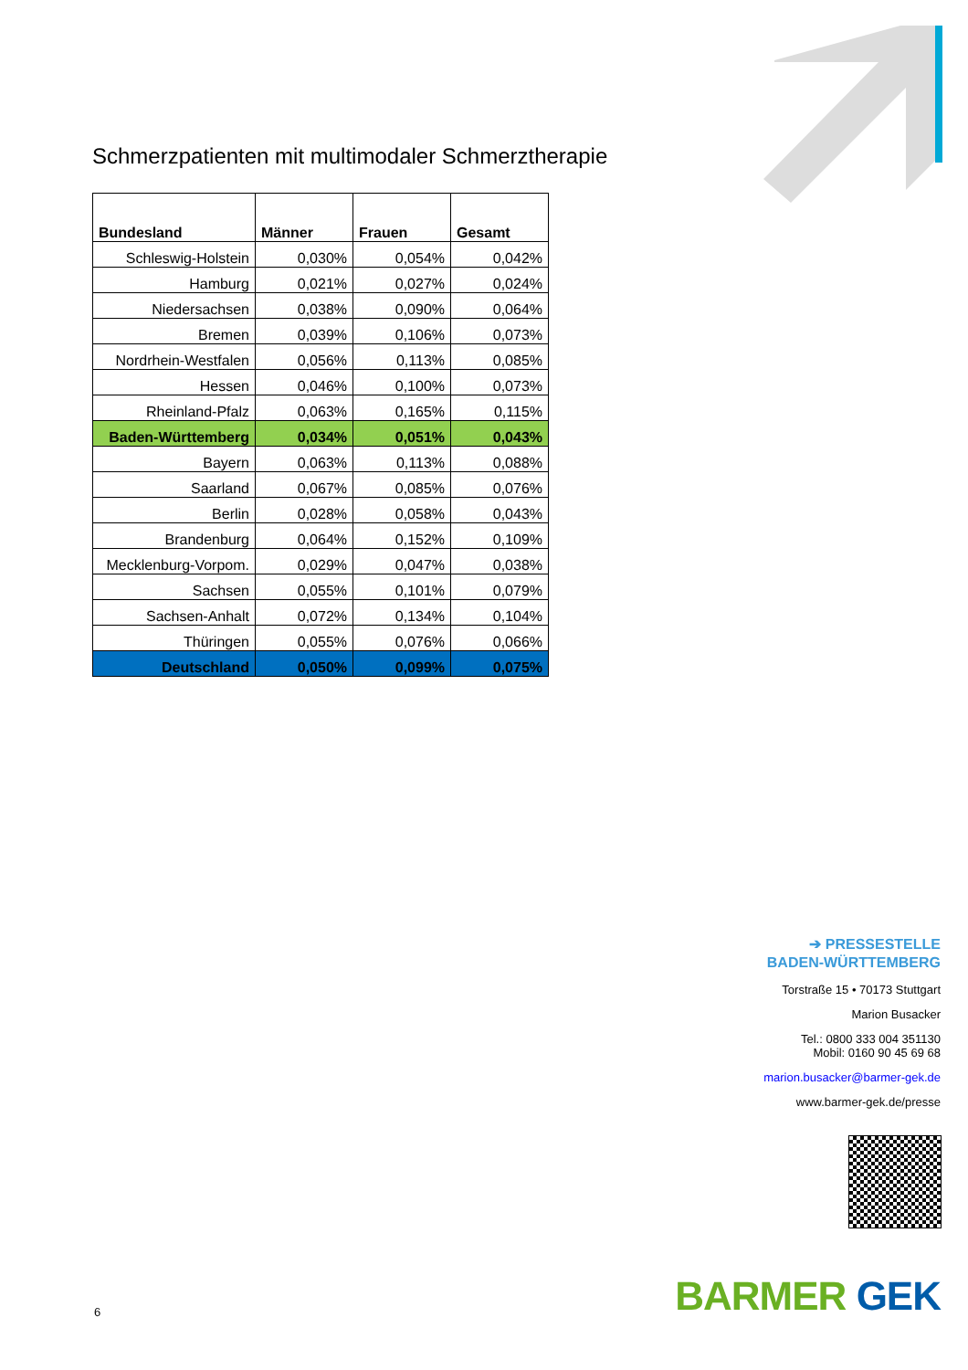Schmerzpatienten mit multimodaler Schmerztherapie
| Bundesland | Männer | Frauen | Gesamt |
| --- | --- | --- | --- |
| Schleswig-Holstein | 0,030% | 0,054% | 0,042% |
| Hamburg | 0,021% | 0,027% | 0,024% |
| Niedersachsen | 0,038% | 0,090% | 0,064% |
| Bremen | 0,039% | 0,106% | 0,073% |
| Nordrhein-Westfalen | 0,056% | 0,113% | 0,085% |
| Hessen | 0,046% | 0,100% | 0,073% |
| Rheinland-Pfalz | 0,063% | 0,165% | 0,115% |
| Baden-Württemberg | 0,034% | 0,051% | 0,043% |
| Bayern | 0,063% | 0,113% | 0,088% |
| Saarland | 0,067% | 0,085% | 0,076% |
| Berlin | 0,028% | 0,058% | 0,043% |
| Brandenburg | 0,064% | 0,152% | 0,109% |
| Mecklenburg-Vorpom. | 0,029% | 0,047% | 0,038% |
| Sachsen | 0,055% | 0,101% | 0,079% |
| Sachsen-Anhalt | 0,072% | 0,134% | 0,104% |
| Thüringen | 0,055% | 0,076% | 0,066% |
| Deutschland | 0,050% | 0,099% | 0,075% |
➔ PRESSESTELLE
BADEN-WÜRTTEMBERG
Torstraße 15 • 70173 Stuttgart
Marion Busacker
Tel.: 0800 333 004 351130
Mobil: 0160 90 45 69 68
marion.busacker@barmer-gek.de
www.barmer-gek.de/presse
6 BARMER GEK